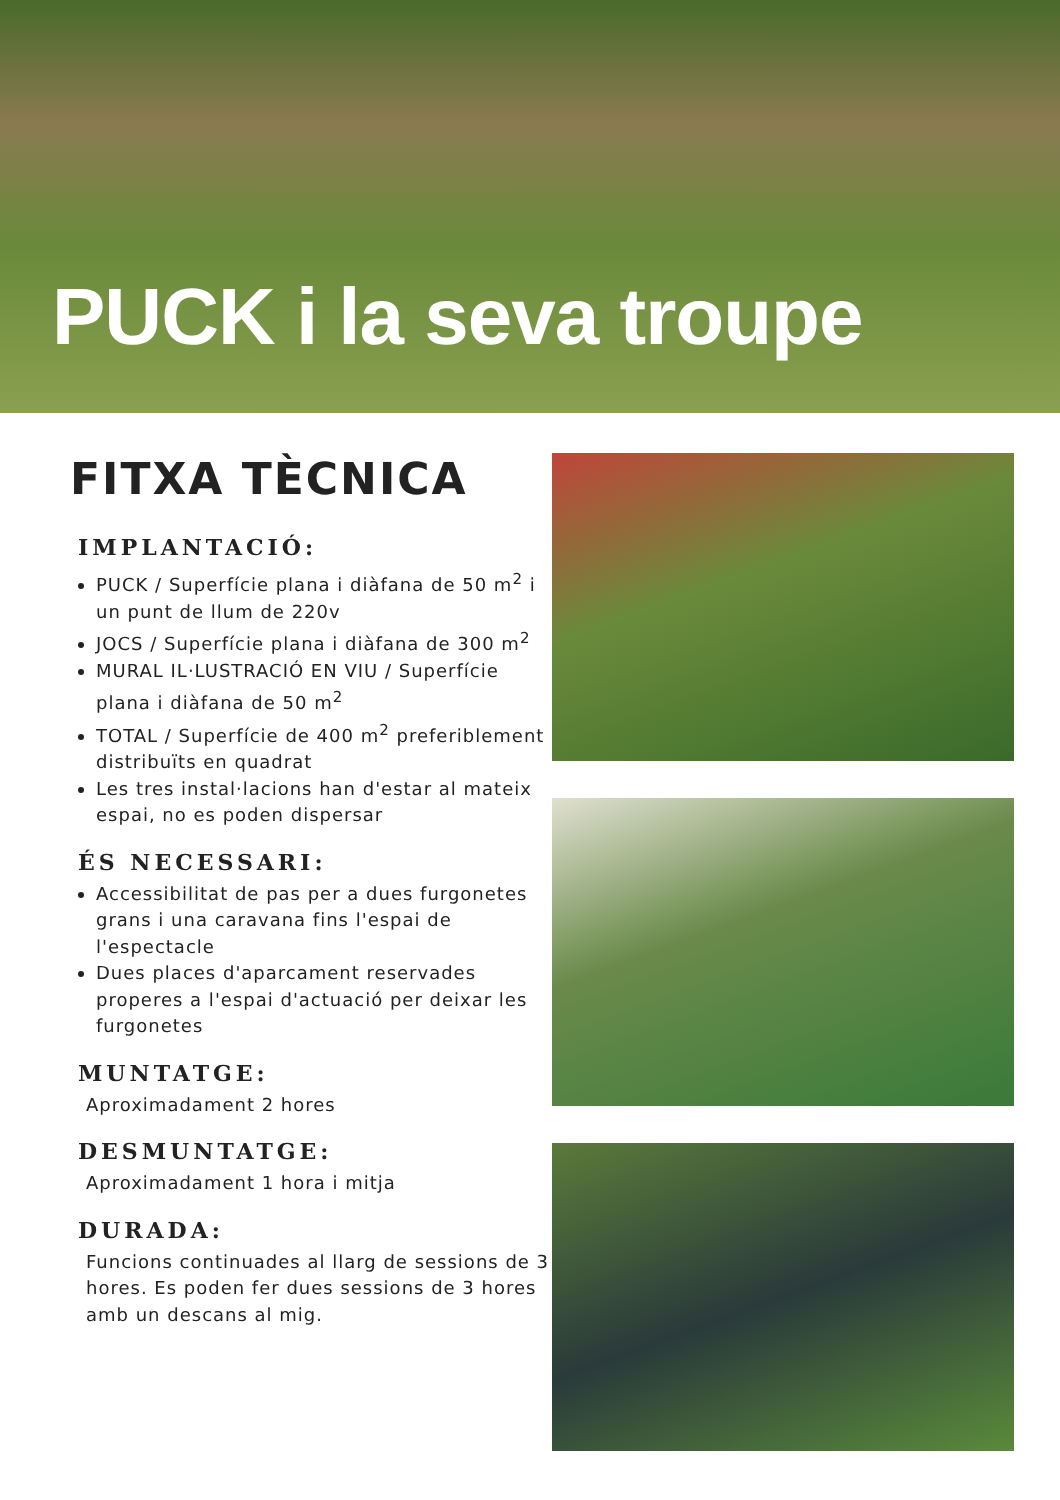PUCK i la seva troupe
FITXA TÈCNICA
IMPLANTACIÓ:
PUCK / Superfície plana i diàfana de 50 m<sup>2</sup> i un punt de llum de 220v
JOCS / Superfície plana i diàfana de 300 m<sup>2</sup>
MURAL IL·LUSTRACIÓ EN VIU / Superfície plana i diàfana de 50 m<sup>2</sup>
TOTAL / Superfície de 400 m<sup>2</sup> preferiblement distribuïts en quadrat
Les tres instal·lacions han d'estar al mateix espai, no es poden dispersar
ÉS NECESSARI:
Accessibilitat de pas per a dues furgonetes grans i una caravana fins l'espai de l'espectacle
Dues places d'aparcament reservades properes a l'espai d'actuació per deixar les furgonetes
MUNTATGE:
Aproximadament 2 hores
DESMUNTATGE:
Aproximadament 1 hora i mitja
DURADA:
Funcions continuades al llarg de sessions de 3 hores. Es poden fer dues sessions de 3 hores amb un descans al mig.